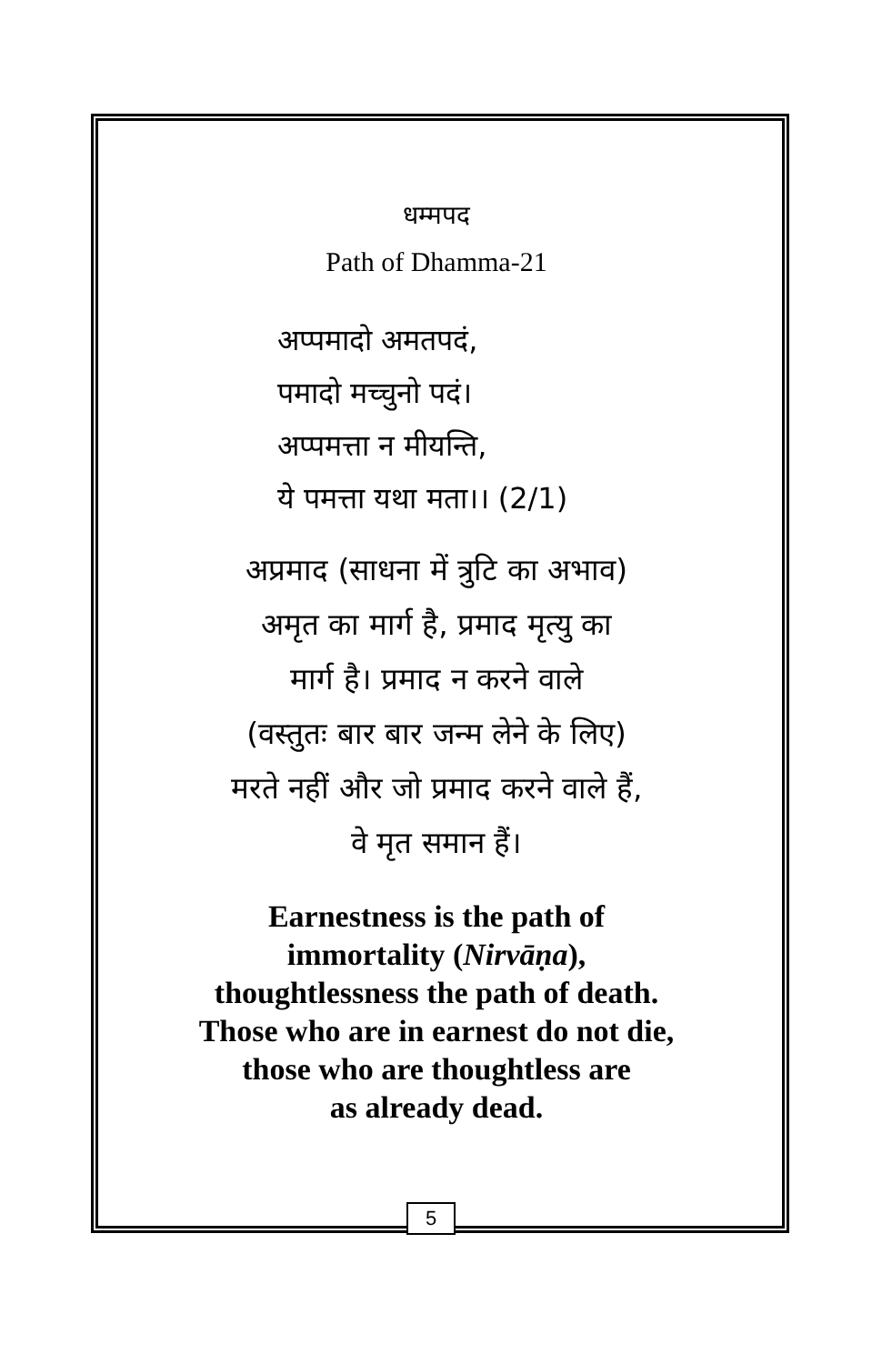धम्मपद
Path of Dhamma-21
अप्पमादो अमतपदं,
पमादो मच्चुनो पदं।
अप्पमत्ता न मीयन्ति,
ये पमत्ता यथा मता।। (2/1)
अप्रमाद (साधना में त्रुटि का अभाव)
अमृत का मार्ग है, प्रमाद मृत्यु का
मार्ग है। प्रमाद न करने वाले
(वस्तुतः बार बार जन्म लेने के लिए)
मरते नहीं और जो प्रमाद करने वाले हैं,
वे मृत समान हैं।
Earnestness is the path of
immortality (Nirvāṇa),
thoughtlessness the path of death.
Those who are in earnest do not die,
those who are thoughtless are
as already dead.
5